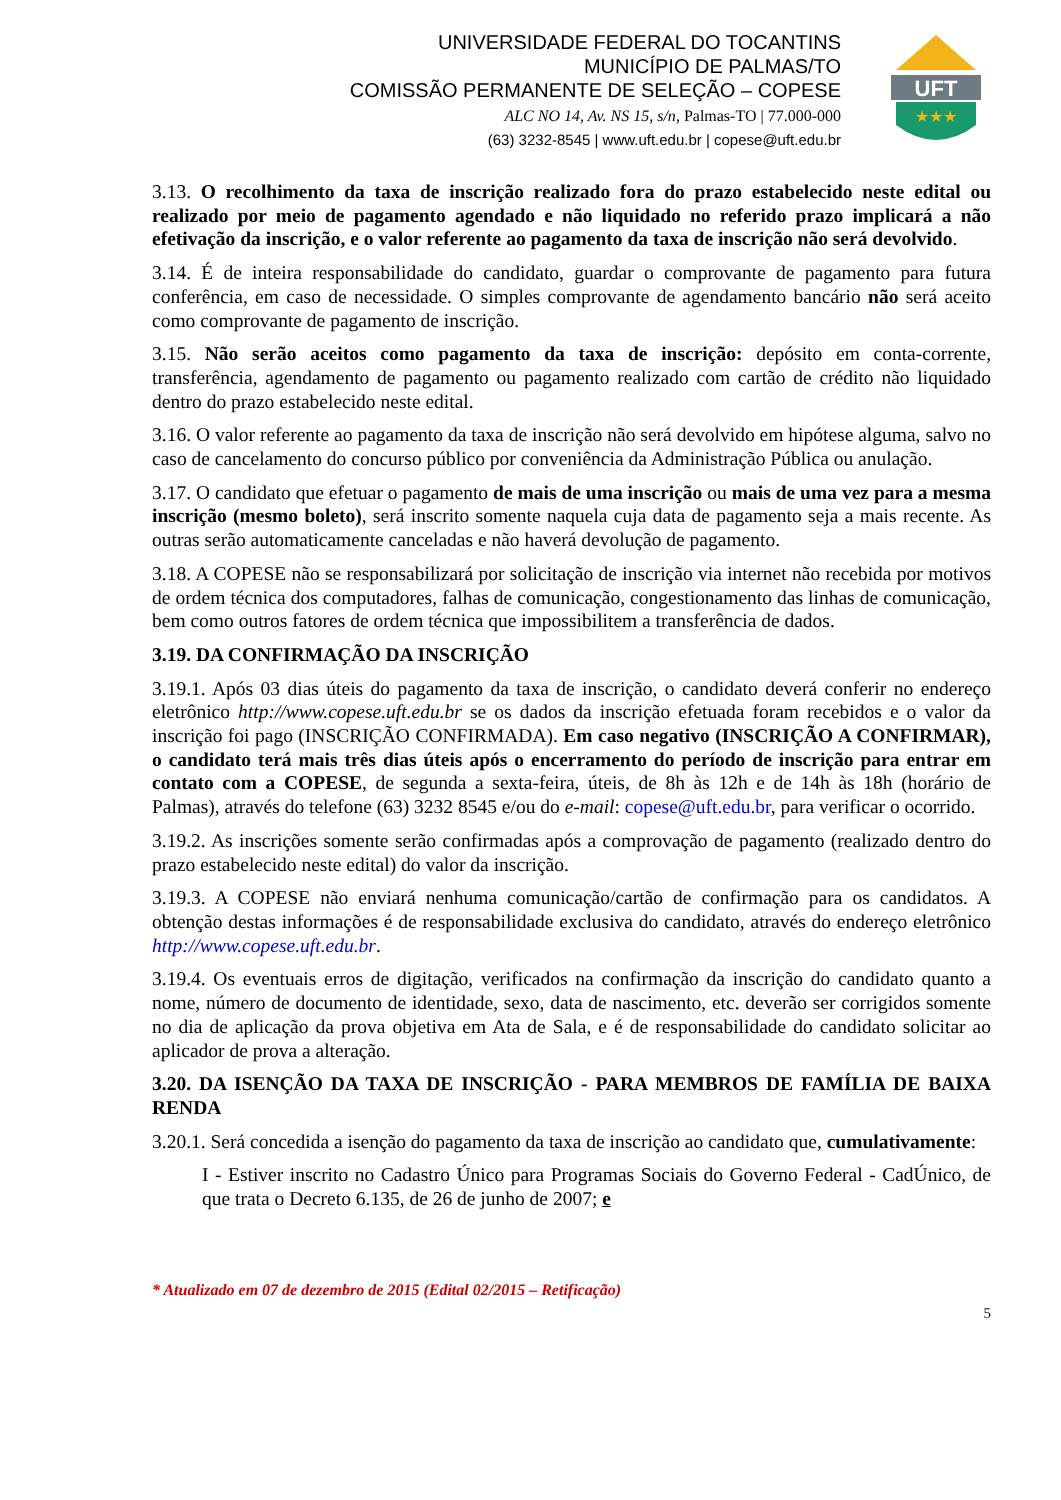UNIVERSIDADE FEDERAL DO TOCANTINS
MUNICÍPIO DE PALMAS/TO
COMISSÃO PERMANENTE DE SELEÇÃO – COPESE
ALC NO 14, Av. NS 15, s/n, Palmas-TO | 77.000-000
(63) 3232-8545 | www.uft.edu.br | copese@uft.edu.br
UFT
★★★
3.13. O recolhimento da taxa de inscrição realizado fora do prazo estabelecido neste edital ou realizado por meio de pagamento agendado e não liquidado no referido prazo implicará a não efetivação da inscrição, e o valor referente ao pagamento da taxa de inscrição não será devolvido.
3.14. É de inteira responsabilidade do candidato, guardar o comprovante de pagamento para futura conferência, em caso de necessidade. O simples comprovante de agendamento bancário não será aceito como comprovante de pagamento de inscrição.
3.15. Não serão aceitos como pagamento da taxa de inscrição: depósito em conta-corrente, transferência, agendamento de pagamento ou pagamento realizado com cartão de crédito não liquidado dentro do prazo estabelecido neste edital.
3.16. O valor referente ao pagamento da taxa de inscrição não será devolvido em hipótese alguma, salvo no caso de cancelamento do concurso público por conveniência da Administração Pública ou anulação.
3.17. O candidato que efetuar o pagamento de mais de uma inscrição ou mais de uma vez para a mesma inscrição (mesmo boleto), será inscrito somente naquela cuja data de pagamento seja a mais recente. As outras serão automaticamente canceladas e não haverá devolução de pagamento.
3.18. A COPESE não se responsabilizará por solicitação de inscrição via internet não recebida por motivos de ordem técnica dos computadores, falhas de comunicação, congestionamento das linhas de comunicação, bem como outros fatores de ordem técnica que impossibilitem a transferência de dados.
3.19. DA CONFIRMAÇÃO DA INSCRIÇÃO
3.19.1. Após 03 dias úteis do pagamento da taxa de inscrição, o candidato deverá conferir no endereço eletrônico http://www.copese.uft.edu.br se os dados da inscrição efetuada foram recebidos e o valor da inscrição foi pago (INSCRIÇÃO CONFIRMADA). Em caso negativo (INSCRIÇÃO A CONFIRMAR), o candidato terá mais três dias úteis após o encerramento do período de inscrição para entrar em contato com a COPESE, de segunda a sexta-feira, úteis, de 8h às 12h e de 14h às 18h (horário de Palmas), através do telefone (63) 3232 8545 e/ou do e-mail: copese@uft.edu.br, para verificar o ocorrido.
3.19.2. As inscrições somente serão confirmadas após a comprovação de pagamento (realizado dentro do prazo estabelecido neste edital) do valor da inscrição.
3.19.3. A COPESE não enviará nenhuma comunicação/cartão de confirmação para os candidatos. A obtenção destas informações é de responsabilidade exclusiva do candidato, através do endereço eletrônico http://www.copese.uft.edu.br.
3.19.4. Os eventuais erros de digitação, verificados na confirmação da inscrição do candidato quanto a nome, número de documento de identidade, sexo, data de nascimento, etc. deverão ser corrigidos somente no dia de aplicação da prova objetiva em Ata de Sala, e é de responsabilidade do candidato solicitar ao aplicador de prova a alteração.
3.20. DA ISENÇÃO DA TAXA DE INSCRIÇÃO - PARA MEMBROS DE FAMÍLIA DE BAIXA RENDA
3.20.1. Será concedida a isenção do pagamento da taxa de inscrição ao candidato que, cumulativamente:
I - Estiver inscrito no Cadastro Único para Programas Sociais do Governo Federal - CadÚnico, de que trata o Decreto 6.135, de 26 de junho de 2007; e
* Atualizado em 07 de dezembro de 2015 (Edital 02/2015 – Retificação)
5